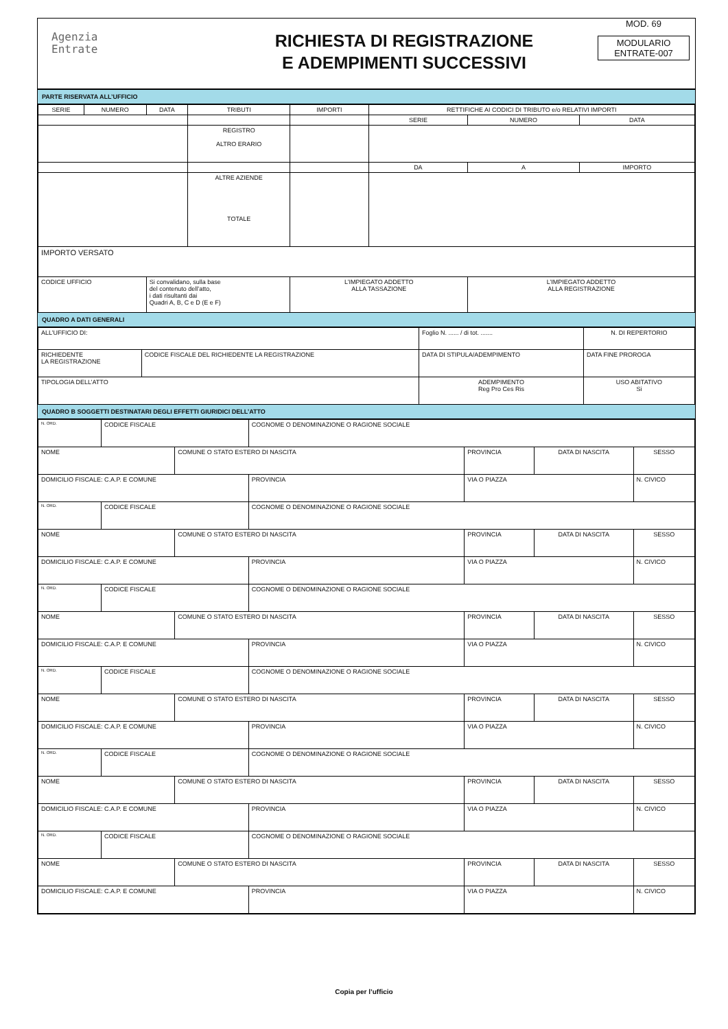Agenzia
Entrate
RICHIESTA DI REGISTRAZIONE
E ADEMPIMENTI SUCCESSIVI
MOD. 69
MODULARIO
ENTRATE-007
PARTE RISERVATA ALL’UFFICIO
| SERIE | NUMERO | DATA | TRIBUTI | IMPORTI | RETTIFICHE AI CODICI DI TRIBUTO e/o RELATIVI IMPORTI | | |
| | | | | | SERIE | NUMERO | DATA |
| | | | REGISTRO ALTRO ERARIO | | | | |
| | | | | | DA | A | IMPORTO |
| | | | ALTRE AZIENDE TOTALE | | | | |
| IMPORTO VERSATO | | | | | | | |
| CODICE UFFICIO | | Si convalidano, sulla base del contenuto dell’atto, i dati risultanti dai Quadri A, B, C e D (E e F) | | L’IMPIEGATO ADDETTO ALLA TASSAZIONE | | L’IMPIEGATO ADDETTO ALLA REGISTRAZIONE | |
QUADRO A DATI GENERALI
| ALL’UFFICIO DI: | | Foglio N. ...... / di tot. ....... | N. DI REPERTORIO |
| RICHIEDENTE LA REGISTRAZIONE | CODICE FISCALE DEL RICHIEDENTE LA REGISTRAZIONE | DATA DI STIPULA/ADEMPIMENTO | DATA FINE PROROGA |
| TIPOLOGIA DELL’ATTO | | ADEMPIMENTO Reg Pro Ces Ris | USO ABITATIVO Si |
QUADRO B SOGGETTI DESTINATARI DEGLI EFFETTI GIURIDICI DELL’ATTO
| N. ORD. | CODICE FISCALE | | COGNOME O DENOMINAZIONE O RAGIONE SOCIALE | | | |
| NOME | | COMUNE O STATO ESTERO DI NASCITA | | PROVINCIA | DATA DI NASCITA | SESSO |
| DOMICILIO FISCALE: C.A.P. E COMUNE | | | PROVINCIA | VIA O PIAZZA | | N. CIVICO |
| N. ORD. | CODICE FISCALE | | COGNOME O DENOMINAZIONE O RAGIONE SOCIALE | | | |
| NOME | | COMUNE O STATO ESTERO DI NASCITA | | PROVINCIA | DATA DI NASCITA | SESSO |
| DOMICILIO FISCALE: C.A.P. E COMUNE | | | PROVINCIA | VIA O PIAZZA | | N. CIVICO |
| N. ORD. | CODICE FISCALE | | COGNOME O DENOMINAZIONE O RAGIONE SOCIALE | | | |
| NOME | | COMUNE O STATO ESTERO DI NASCITA | | PROVINCIA | DATA DI NASCITA | SESSO |
| DOMICILIO FISCALE: C.A.P. E COMUNE | | | PROVINCIA | VIA O PIAZZA | | N. CIVICO |
| N. ORD. | CODICE FISCALE | | COGNOME O DENOMINAZIONE O RAGIONE SOCIALE | | | |
| NOME | | COMUNE O STATO ESTERO DI NASCITA | | PROVINCIA | DATA DI NASCITA | SESSO |
| DOMICILIO FISCALE: C.A.P. E COMUNE | | | PROVINCIA | VIA O PIAZZA | | N. CIVICO |
| N. ORD. | CODICE FISCALE | | COGNOME O DENOMINAZIONE O RAGIONE SOCIALE | | | |
| NOME | | COMUNE O STATO ESTERO DI NASCITA | | PROVINCIA | DATA DI NASCITA | SESSO |
| DOMICILIO FISCALE: C.A.P. E COMUNE | | | PROVINCIA | VIA O PIAZZA | | N. CIVICO |
| N. ORD. | CODICE FISCALE | | COGNOME O DENOMINAZIONE O RAGIONE SOCIALE | | | |
| NOME | | COMUNE O STATO ESTERO DI NASCITA | | PROVINCIA | DATA DI NASCITA | SESSO |
| DOMICILIO FISCALE: C.A.P. E COMUNE | | | PROVINCIA | VIA O PIAZZA | | N. CIVICO |
Copia per l’ufficio